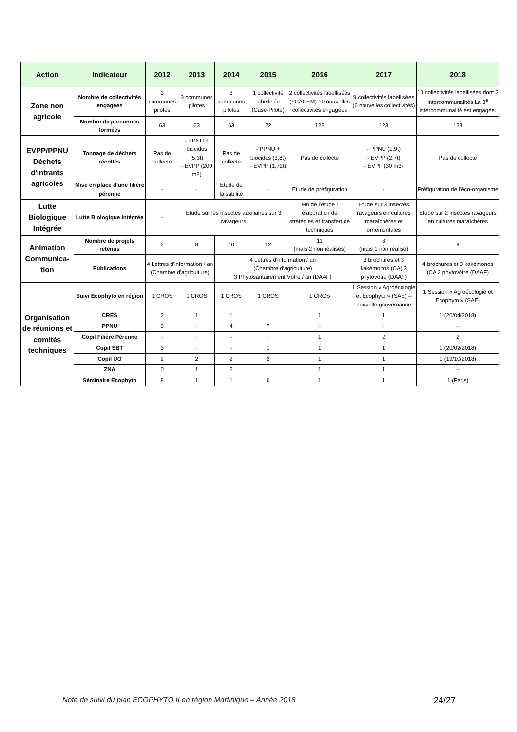| Action | Indicateur | 2012 | 2013 | 2014 | 2015 | 2016 | 2017 | 2018 |
| --- | --- | --- | --- | --- | --- | --- | --- | --- |
| Zone non agricole | Nombre de collectivités engagées | 3 communes pilotes | 3 communes pilotes | 3 communes pilotes | 1 collectivité labellisée (Case-Pilote) | 2 collectivités labellisées (+CACEM) 10 nouvelles collectivités engagées | 9 collectivités labellisées (6 nouvelles collectivités) | 10 collectivités labellisées dont 2 intercommunalités La 3<sup>e</sup> intercommunalité est engagée. |
| | Nombre de personnes formées | 63 | 63 | 63 | 22 | 123 | 123 | 123 |
| EVPP/PPNU Déchets d'intrants agricoles | Tonnage de déchets récoltés | Pas de collecte | - PPNU + biocides (5,3t) - EVPP (200 m3) | Pas de collecte | - PPNU + biocides (3,8t) - EVPP (1,72t) | Pas de collecte | - PPNU (1,9t) - EVPP (2,7t) - EVPF (30 m3) | Pas de collecte |
| | Mise en place d'une filière pérenne | - | - | Etude de faisabilité | - | Etude de préfiguration | - | Préfiguration de l’éco-organisme |
| Lutte Biologique Intégrée | Lutte Biologique Intégrée | - | Etude sur les insectes auxiliaires sur 3 ravageurs | | | Fin de l'étude : élaboration de stratégies et transfert de techniques | Etude sur 3 insectes ravageurs en cultures maraîchères et ornementales | Etude sur 2 insectes ravageurs en cultures maraîchères |
| Animation Communica-tion | Nombre de projets retenus | 2 | 8 | 10 | 12 | 11 (mais 2 non réalisés) | 8 (mais 1 non réalisé) | 9 |
| | Publications | 4 Lettres d'information / an (Chambre d'agriculture) | | 4 Lettres d'information / an (Chambre d'agriculture) 3 Phytosantairement Vôtre / an (DAAF) | | | 3 brochures et 3 kakémonos (CA) 3 phytovôtre (DAAF) | 4 brochures et 3 kakémonos (CA 3 phytovôtre (DAAF) |
| Organisation de réunions et comités techniques | Suivi Ecophyto en région | 1 CROS | 1 CROS | 1 CROS | 1 CROS | 1 CROS | 1 Session « Agroécologie et Ecophyto » (SAE) – nouvelle gouvernance | 1 Session « Agroécologie et Ecophyto » (SAE) |
| | CRES | 2 | 1 | 1 | 1 | 1 | 1 | 1 (20/04/2018) |
| | PPNU | 9 | - | 4 | 7 | - | - | - |
| | Copil Filière Pérenne | - | - | - | - | 1 | 2 | 2 |
| | Copil SBT | 3 | - | - | 1 | 1 | 1 | 1 (20/02/2018) |
| | Copil UO | 2 | 2 | 2 | 2 | 1 | 1 | 1 (19/10/2018) |
| | ZNA | 0 | 1 | 2 | 1 | 1 | 1 | - |
| | Séminaire Ecophyto | 8 | 1 | 1 | 0 | 1 | 1 | 1 (Paris) |
Note de suivi du plan ECOPHYTO II en région Martinique – Année 2018
24/27